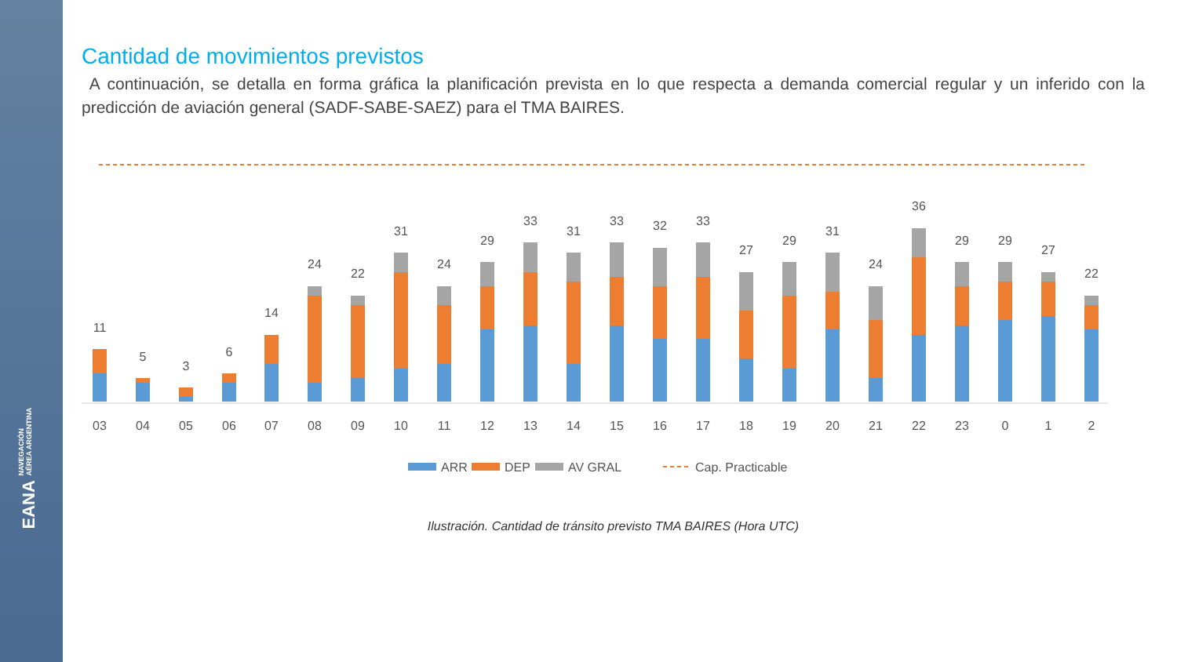EANA NAVEGACIÓN
AÉREA ARGENTINA
Cantidad de movimientos previstos
A continuación, se detalla en forma gráfica la planificación prevista en lo que respecta a demanda comercial regular y un inferido con la predicción de aviación general (SADF-SABE-SAEZ) para el TMA BAIRES.
11
03
5
04
3
05
6
06
14
07
24
08
22
09
31
10
24
11
29
12
33
13
31
14
33
15
32
16
33
17
27
18
29
19
31
20
24
21
36
22
29
23
29
0
27
1
22
2
ARR
DEP
AV GRAL
Cap. Practicable
Ilustración. Cantidad de tránsito previsto TMA BAIRES (Hora UTC)